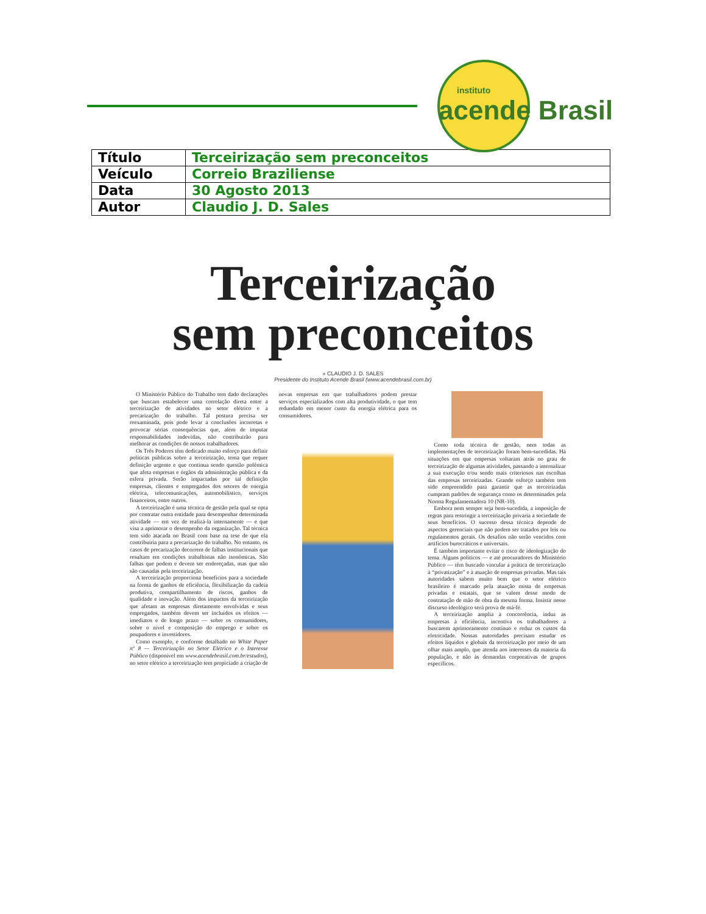instituto
acende Brasil
| Título | Terceirização sem preconceitos |
| Veículo | Correio Braziliense |
| Data | 30 Agosto 2013 |
| Autor | Claudio J. D. Sales |
Terceirização
sem preconceitos
» CLAUDIO J. D. SALES
Presidente do Instituto Acende Brasil (www.acendebrasil.com.br)
O Ministério Público do Trabalho tem dado declarações que buscam estabelecer uma correlação direta entre a terceirização de atividades no setor elétrico e a precarização do trabalho. Tal postura precisa ser reexaminada, pois pode levar a conclusões incorretas e provocar sérias consequências que, além de imputar responsabilidades indevidas, não contribuirão para melhorar as condições de nossos trabalhadores.
Os Três Poderes têm dedicado muito esforço para definir políticas públicas sobre a terceirização, tema que requer definição urgente e que continua sendo questão polêmica que afeta empresas e órgãos da administração pública e da esfera privada. Serão impactadas por tal definição empresas, clientes e empregados dos setores de energia elétrica, telecomunicações, automobilístico, serviços financeiros, entre outros.
A terceirização é uma técnica de gestão pela qual se opta por contratar outra entidade para desempenhar determinada atividade — em vez de realizá-la internamente — e que visa a aprimorar o desempenho da organização. Tal técnica tem sido atacada no Brasil com base na tese de que ela contribuiria para a precarização do trabalho. No entanto, os casos de precarização decorrem de falhas institucionais que resultam em condições trabalhistas não isonômicas. São falhas que podem e devem ser endereçadas, mas que não são causadas pela terceirização.
A terceirização proporciona benefícios para a sociedade na forma de ganhos de eficiência, flexibilização da cadeia produtiva, compartilhamento de riscos, ganhos de qualidade e inovação. Além dos impactos da terceirização que afetam as empresas diretamente envolvidas e seus empregados, também devem ser incluídos os efeitos — imediatos e de longo prazo — sobre os consumidores, sobre o nível e composição do emprego e sobre os poupadores e investidores.
Como exemplo, e conforme detalhado no White Paper nº 8 — Terceirização no Setor Elétrico e o Interesse Público (disponível em www.acendebrasil.com.br/estudos), no setor elétrico a terceirização tem propiciado a criação de novas empresas em que trabalhadores podem prestar serviços especializados com alta produtividade, o que tem redundado em menor custo da energia elétrica para os consumidores.
Como toda técnica de gestão, nem todas as implementações de terceirização foram bem-sucedidas. Há situações em que empresas voltaram atrás no grau de terceirização de algumas atividades, passando a internalizar a sua execução e/ou sendo mais criteriosos nas escolhas das empresas terceirizadas. Grande esforço também tem sido empreendido para garantir que as terceirizadas cumpram padrões de segurança como os determinados pela Norma Regulamentadora 10 (NR-10).
Embora nem sempre seja bem-sucedida, a imposição de regras para restringir a terceirização privaria a sociedade de seus benefícios. O sucesso dessa técnica depende de aspectos gerenciais que não podem ser tratados por leis ou regulamentos gerais. Os desafios não serão vencidos com artifícios burocráticos e universais.
É também importante evitar o risco de ideologização do tema. Alguns políticos — e até procuradores do Ministério Público — têm buscado vincular a prática de terceirização à “privatização” e à atuação de empresas privadas. Mas tais autoridades sabem muito bem que o setor elétrico brasileiro é marcado pela atuação mista de empresas privadas e estatais, que se valem desse modo de contratação de mão de obra da mesma forma. Insistir nesse discurso ideológico será prova de má-fé.
A terceirização amplia a concorrência, induz as empresas à eficiência, incentiva os trabalhadores a buscarem aprimoramento contínuo e reduz os custos da eletricidade. Nossas autoridades precisam estudar os efeitos líquidos e globais da terceirização por meio de um olhar mais amplo, que atenda aos interesses da maioria da população, e não às demandas corporativas de grupos específicos.